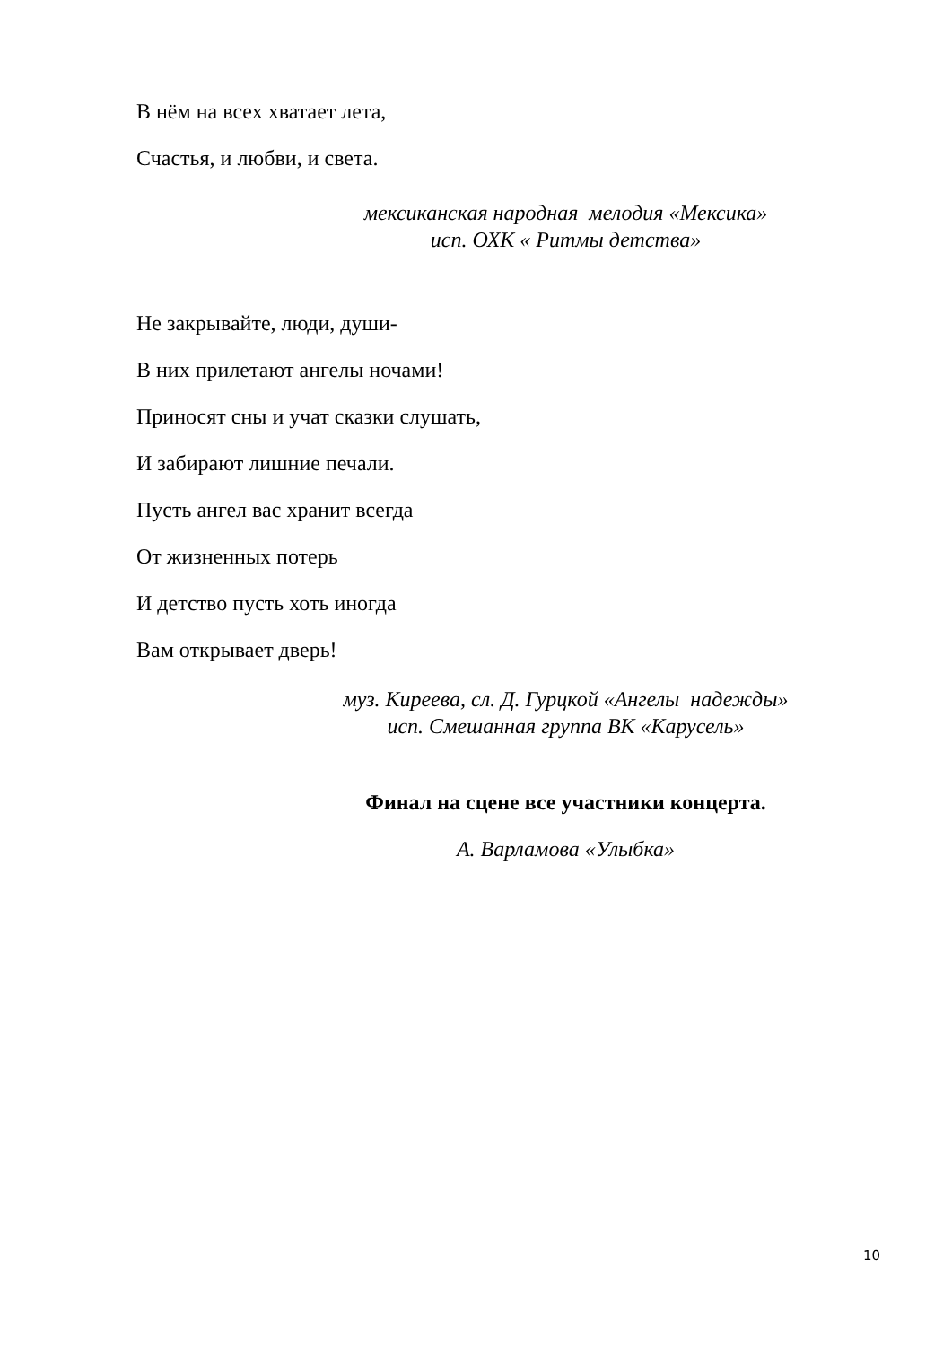В нём на всех хватает лета,
Счастья, и любви, и света.
мексиканская народная мелодия «Мексика»
исп. ОХК « Ритмы детства»
Не закрывайте, люди, души-
В них прилетают ангелы ночами!
Приносят сны и учат сказки слушать,
И забирают лишние печали.
Пусть ангел вас хранит всегда
От жизненных потерь
И детство пусть хоть иногда
Вам открывает дверь!
муз. Киреева, сл. Д. Гурцкой «Ангелы надежды»
исп. Смешанная группа ВК «Карусель»
Финал на сцене все участники концерта.
А. Варламова «Улыбка»
10